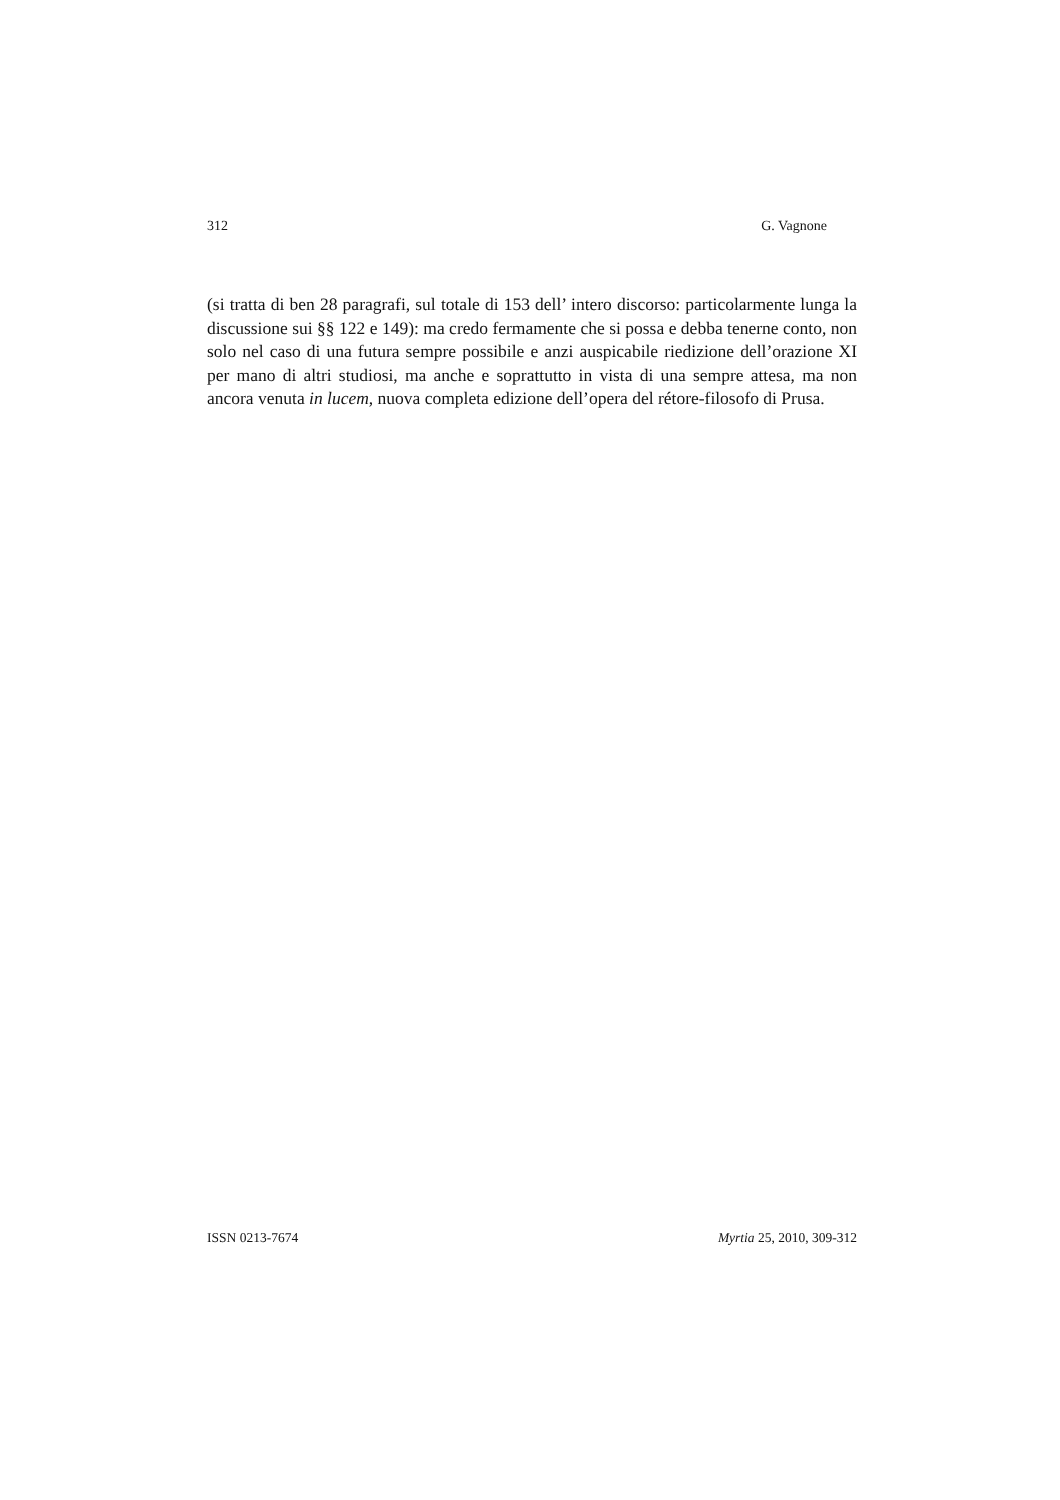312 G. Vagnone
(si tratta di ben 28 paragrafi, sul totale di 153 dell’ intero discorso: particolarmente lunga la discussione sui §§ 122 e 149): ma credo fermamente che si possa e debba tenerne conto, non solo nel caso di una futura sempre possibile e anzi auspicabile riedizione dell’orazione XI per mano di altri studiosi, ma anche e soprattutto in vista di una sempre attesa, ma non ancora venuta in lucem, nuova completa edizione dell’opera del rétore-filosofo di Prusa.
ISSN 0213-7674 Myrtia 25, 2010, 309-312